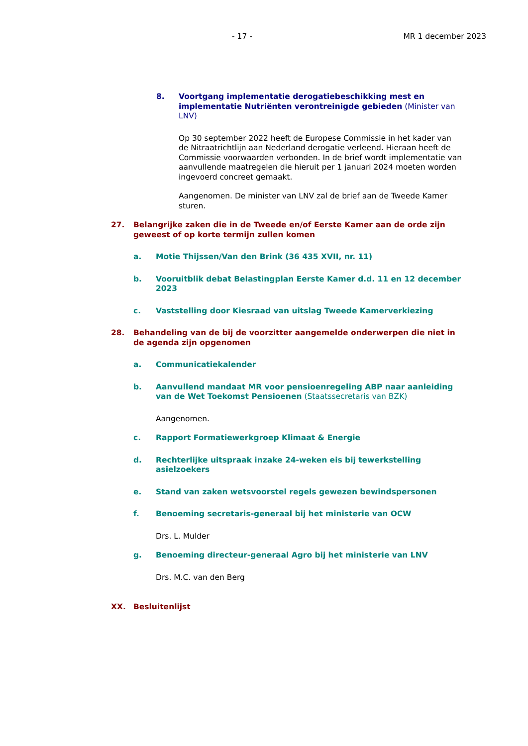- 17 - MR 1 december 2023
8. Voortgang implementatie derogatiebeschikking mest en implementatie Nutriënten verontreinigde gebieden (Minister van LNV)
Op 30 september 2022 heeft de Europese Commissie in het kader van de Nitraatrichtlijn aan Nederland derogatie verleend. Hieraan heeft de Commissie voorwaarden verbonden. In de brief wordt implementatie van aanvullende maatregelen die hieruit per 1 januari 2024 moeten worden ingevoerd concreet gemaakt.
Aangenomen. De minister van LNV zal de brief aan de Tweede Kamer sturen.
27. Belangrijke zaken die in de Tweede en/of Eerste Kamer aan de orde zijn geweest of op korte termijn zullen komen
a. Motie Thijssen/Van den Brink (36 435 XVII, nr. 11)
b. Vooruitblik debat Belastingplan Eerste Kamer d.d. 11 en 12 december 2023
c. Vaststelling door Kiesraad van uitslag Tweede Kamerverkiezing
28. Behandeling van de bij de voorzitter aangemelde onderwerpen die niet in de agenda zijn opgenomen
a. Communicatiekalender
b. Aanvullend mandaat MR voor pensioenregeling ABP naar aanleiding van de Wet Toekomst Pensioenen (Staatssecretaris van BZK)
Aangenomen.
c. Rapport Formatiewerkgroep Klimaat & Energie
d. Rechterlijke uitspraak inzake 24-weken eis bij tewerkstelling asielzoekers
e. Stand van zaken wetsvoorstel regels gewezen bewindspersonen
f. Benoeming secretaris-generaal bij het ministerie van OCW
Drs. L. Mulder
g. Benoeming directeur-generaal Agro bij het ministerie van LNV
Drs. M.C. van den Berg
XX. Besluitenlijst